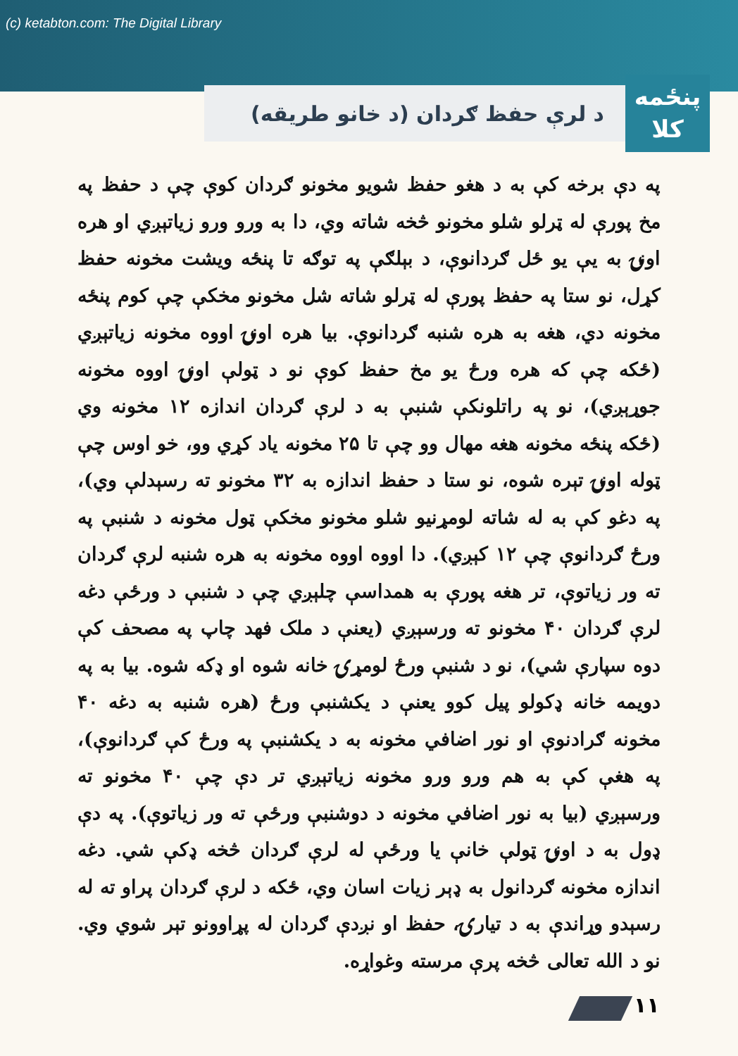(c) ketabton.com: The Digital Library
پنځمه
کلا
د لرې حفظ ګردان (د خانو طريقه)
په دې برخه کې به د هغو حفظ شويو مخونو ګردان کوې چې د حفظ په مخ پورې له ټرلو شلو مخونو څخه شاته وي، دا به ورو ورو زياتېږي او هره اونۍ به يې يو ځل ګردانوې، د بېلګې په توګه تا پنځه ويشت مخونه حفظ کړل، نو ستا په حفظ پورې له ټرلو شاته شل مخونو مخکې چې کوم پنځه مخونه دي، هغه به هره شنبه ګردانوې. بيا هره اونۍ اووه مخونه زياتېږي (ځکه چې که هره ورځ يو مخ حفظ کوې نو د ټولې اونۍ اووه مخونه جوړېږي)، نو په راتلونکې شنبې به د لرې ګردان اندازه ۱۲ مخونه وي (ځکه پنځه مخونه هغه مهال وو چې تا ۲۵ مخونه ياد کړي وو، خو اوس چې ټوله اونۍ تېره شوه، نو ستا د حفظ اندازه به ۳۲ مخونو ته رسېدلې وي)، په دغو کې به له شاته لومړنيو شلو مخونو مخکې ټول مخونه د شنبې په ورځ ګردانوې چې ۱۲ کېږي). دا اووه اووه مخونه به هره شنبه لرې ګردان ته ور زياتوې، تر هغه پورې به همداسې چلېږي چې د شنبې د ورځې دغه لرې ګردان ۴۰ مخونو ته ورسېږي (يعنې د ملک فهد چاپ په مصحف کې دوه سپارې شي)، نو د شنبې ورځ لومړۍ خانه شوه او ډکه شوه. بيا به په دويمه خانه ډکولو پيل کوو يعنې د يکشنبې ورځ (هره شنبه به دغه ۴۰ مخونه ګرادنوې او نور اضافي مخونه به د يکشنبې په ورځ کې ګردانوې)، په هغې کې به هم ورو ورو مخونه زياتېږي تر دې چې ۴۰ مخونو ته ورسېږي (بيا به نور اضافي مخونه د دوشنبې ورځې ته ور زياتوې). په دې ډول به د اونۍ ټولې خانې يا ورځې له لرې ګردان څخه ډکې شي. دغه اندازه مخونه ګردانول به ډېر زيات اسان وي، ځکه د لرې ګردان پراو ته له رسېدو وړاندې به د تيارۍ، حفظ او نږدې ګردان له پړاوونو تېر شوي وي. نو د الله تعالی څخه پرې مرسته وغواړه.
۱۱